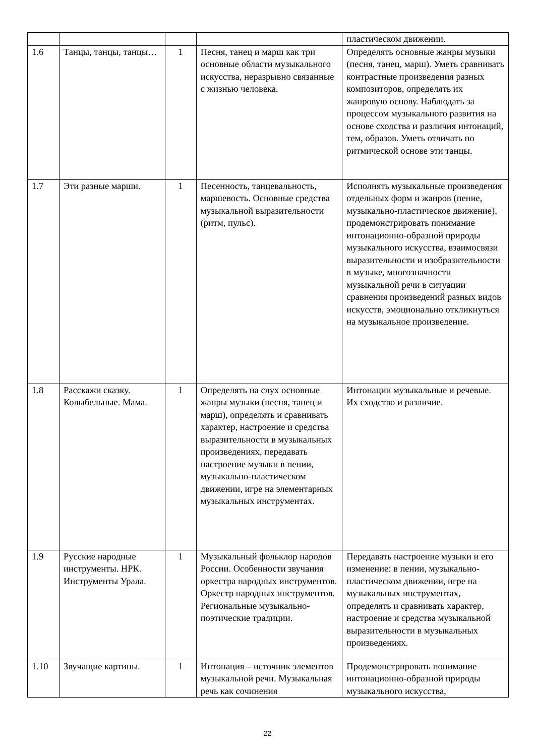| | | | | пластическом движении. |
| 1.6 | Танцы, танцы, танцы… | 1 | Песня, танец и марш как три основные области музыкального искусства, неразрывно связанные с жизнью человека. | Определять основные жанры музыки (песня, танец, марш). Уметь сравнивать контрастные произведения разных композиторов, определять их жанровую основу. Наблюдать за процессом музыкального развития на основе сходства и различия интонаций, тем, образов. Уметь отличать по ритмической основе эти танцы. |
| 1.7 | Эти разные марши. | 1 | Песенность, танцевальность, маршевость. Основные средства музыкальной выразительности (ритм, пульс). | Исполнять музыкальные произведения отдельных форм и жанров (пение, музыкально-пластическое движение), продемонстрировать понимание интонационно-образной природы музыкального искусства, взаимосвязи выразительности и изобразительности в музыке, многозначности музыкальной речи в ситуации сравнения произведений разных видов искусств, эмоционально откликнуться на музыкальное произведение. |
| 1.8 | Расскажи сказку. Колыбельные. Мама. | 1 | Определять на слух основные жанры музыки (песня, танец и марш), определять и сравнивать характер, настроение и средства выразительности в музыкальных произведениях, передавать настроение музыки в пении, музыкально-пластическом движении, игре на элементарных музыкальных инструментах. | Интонации музыкальные и речевые. Их сходство и различие. |
| 1.9 | Русские народные инструменты. НРК. Инструменты Урала. | 1 | Музыкальный фольклор народов России. Особенности звучания оркестра народных инструментов. Оркестр народных инструментов. Региональные музыкально-поэтические традиции. | Передавать настроение музыки и его изменение: в пении, музыкально-пластическом движении, игре на музыкальных инструментах, определять и сравнивать характер, настроение и средства музыкальной выразительности в музыкальных произведениях. |
| 1.10 | Звучащие картины. | 1 | Интонация – источник элементов музыкальной речи. Музыкальная речь как сочинения | Продемонстрировать понимание интонационно-образной природы музыкального искусства, |
22